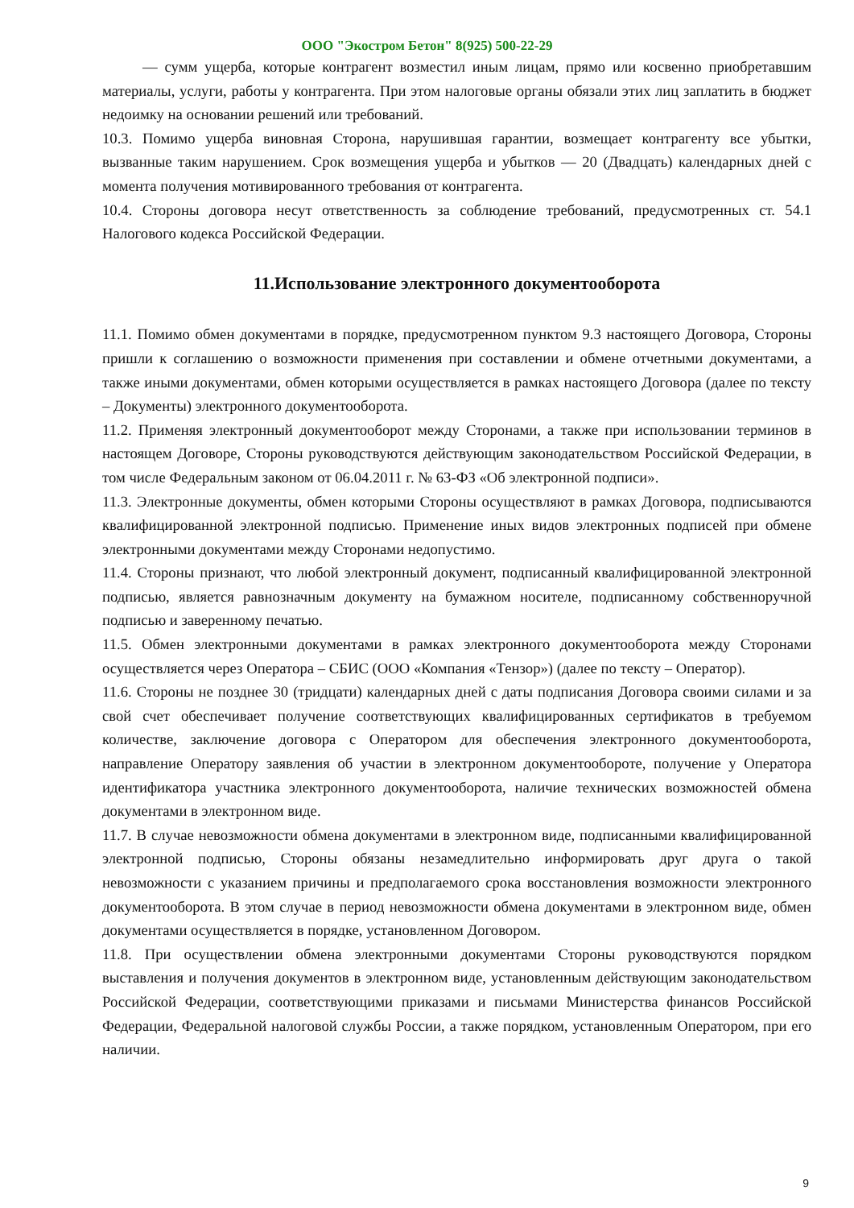ООО "Экостром Бетон" 8(925) 500-22-29
— сумм ущерба, которые контрагент возместил иным лицам, прямо или косвенно приобретавшим материалы, услуги, работы у контрагента. При этом налоговые органы обязали этих лиц заплатить в бюджет недоимку на основании решений или требований.
10.3. Помимо ущерба виновная Сторона, нарушившая гарантии, возмещает контрагенту все убытки, вызванные таким нарушением. Срок возмещения ущерба и убытков — 20 (Двадцать) календарных дней с момента получения мотивированного требования от контрагента.
10.4. Стороны договора несут ответственность за соблюдение требований, предусмотренных ст. 54.1 Налогового кодекса Российской Федерации.
11.Использование электронного документооборота
11.1. Помимо обмен документами в порядке, предусмотренном пунктом 9.3 настоящего Договора, Стороны пришли к соглашению о возможности применения при составлении и обмене отчетными документами, а также иными документами, обмен которыми осуществляется в рамках настоящего Договора (далее по тексту – Документы) электронного документооборота.
11.2. Применяя электронный документооборот между Сторонами, а также при использовании терминов в настоящем Договоре, Стороны руководствуются действующим законодательством Российской Федерации, в том числе Федеральным законом от 06.04.2011 г. № 63-ФЗ «Об электронной подписи».
11.3. Электронные документы, обмен которыми Стороны осуществляют в рамках Договора, подписываются квалифицированной электронной подписью. Применение иных видов электронных подписей при обмене электронными документами между Сторонами недопустимо.
11.4. Стороны признают, что любой электронный документ, подписанный квалифицированной электронной подписью, является равнозначным документу на бумажном носителе, подписанному собственноручной подписью и заверенному печатью.
11.5. Обмен электронными документами в рамках электронного документооборота между Сторонами осуществляется через Оператора – СБИС (ООО «Компания «Тензор») (далее по тексту – Оператор).
11.6. Стороны не позднее 30 (тридцати) календарных дней с даты подписания Договора своими силами и за свой счет обеспечивает получение соответствующих квалифицированных сертификатов в требуемом количестве, заключение договора с Оператором для обеспечения электронного документооборота, направление Оператору заявления об участии в электронном документообороте, получение у Оператора идентификатора участника электронного документооборота, наличие технических возможностей обмена документами в электронном виде.
11.7. В случае невозможности обмена документами в электронном виде, подписанными квалифицированной электронной подписью, Стороны обязаны незамедлительно информировать друг друга о такой невозможности с указанием причины и предполагаемого срока восстановления возможности электронного документооборота. В этом случае в период невозможности обмена документами в электронном виде, обмен документами осуществляется в порядке, установленном Договором.
11.8. При осуществлении обмена электронными документами Стороны руководствуются порядком выставления и получения документов в электронном виде, установленным действующим законодательством Российской Федерации, соответствующими приказами и письмами Министерства финансов Российской Федерации, Федеральной налоговой службы России, а также порядком, установленным Оператором, при его наличии.
9